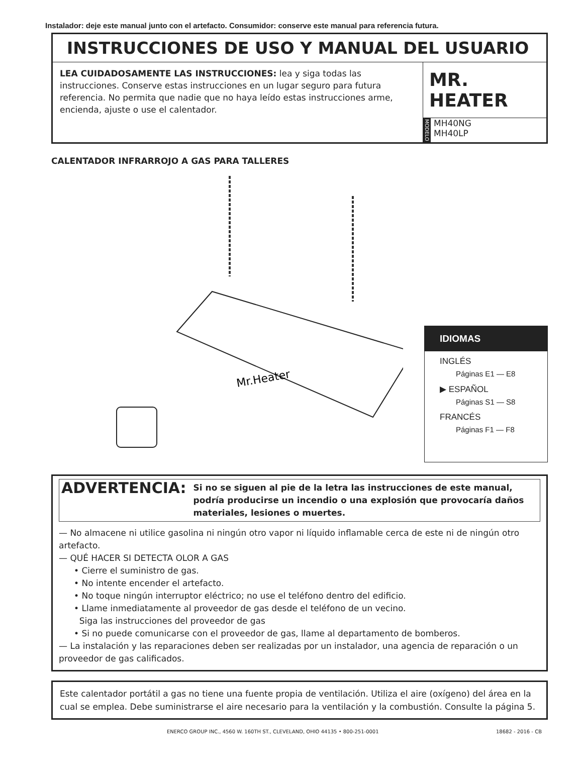Instalador: deje este manual junto con el artefacto. Consumidor: conserve este manual para referencia futura.
INSTRUCCIONES DE USO Y MANUAL DEL USUARIO
LEA CUIDADOSAMENTE LAS INSTRUCCIONES: lea y siga todas las instrucciones. Conserve estas instrucciones en un lugar seguro para futura referencia. No permita que nadie que no haya leído estas instrucciones arme, encienda, ajuste o use el calentador.
MR. HEATER
MODELO MH40NG
MH40LP
CALENTADOR INFRARROJO A GAS PARA TALLERES
Mr.Heater
IDIOMAS
INGLÉS
Páginas E1 — E8
▶ ESPAÑOL
Páginas S1 — S8
FRANCÉS
Páginas F1 — F8
ADVERTENCIA: Si no se siguen al pie de la letra las instrucciones de este manual, podría producirse un incendio o una explosión que provocaría daños materiales, lesiones o muertes.
— No almacene ni utilice gasolina ni ningún otro vapor ni líquido inflamable cerca de este ni de ningún otro artefacto.
— QUÉ HACER SI DETECTA OLOR A GAS
• Cierre el suministro de gas.
• No intente encender el artefacto.
• No toque ningún interruptor eléctrico; no use el teléfono dentro del edificio.
• Llame inmediatamente al proveedor de gas desde el teléfono de un vecino.
Siga las instrucciones del proveedor de gas
• Si no puede comunicarse con el proveedor de gas, llame al departamento de bomberos.
— La instalación y las reparaciones deben ser realizadas por un instalador, una agencia de reparación o un proveedor de gas calificados.
Este calentador portátil a gas no tiene una fuente propia de ventilación. Utiliza el aire (oxígeno) del área en la cual se emplea. Debe suministrarse el aire necesario para la ventilación y la combustión. Consulte la página 5.
ENERCO GROUP INC., 4560 W. 160TH ST., CLEVELAND, OHIO 44135 • 800-251-0001 18682 - 2016 - CB